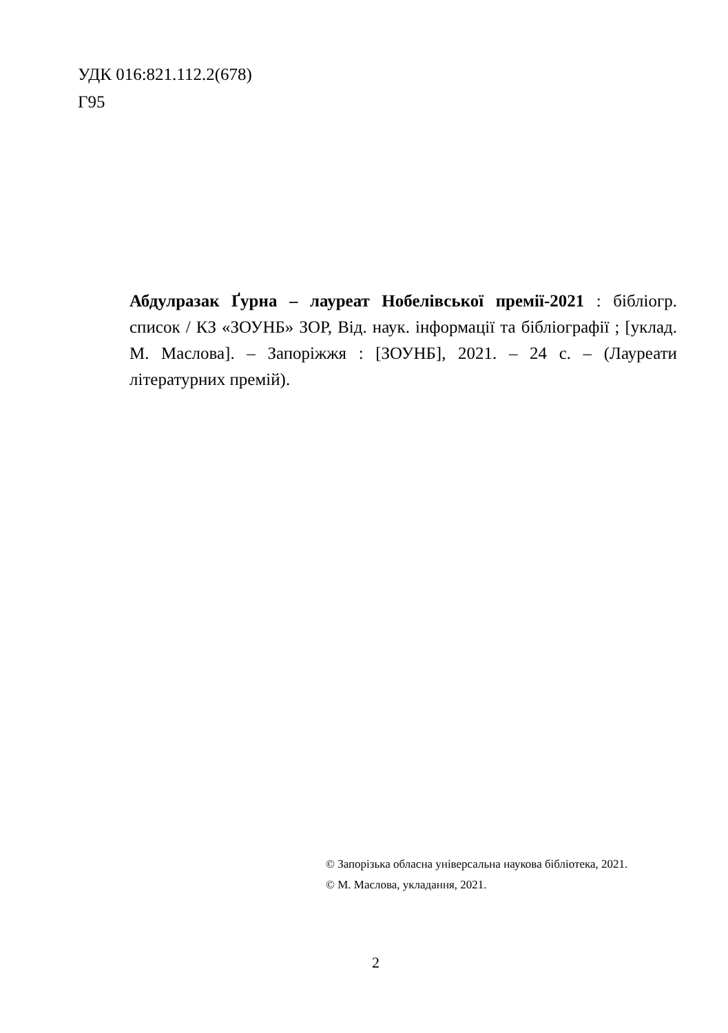УДК 016:821.112.2(678)
Г95
Абдулразак Ґурна – лауреат Нобелівської премії-2021 : бібліогр. список / КЗ «ЗОУНБ» ЗОР, Від. наук. інформації та бібліографії ; [уклад. М. Маслова]. – Запоріжжя : [ЗОУНБ], 2021. – 24 с. – (Лауреати літературних премій).
© Запорізька обласна універсальна наукова бібліотека, 2021.
© М. Маслова, укладання, 2021.
2